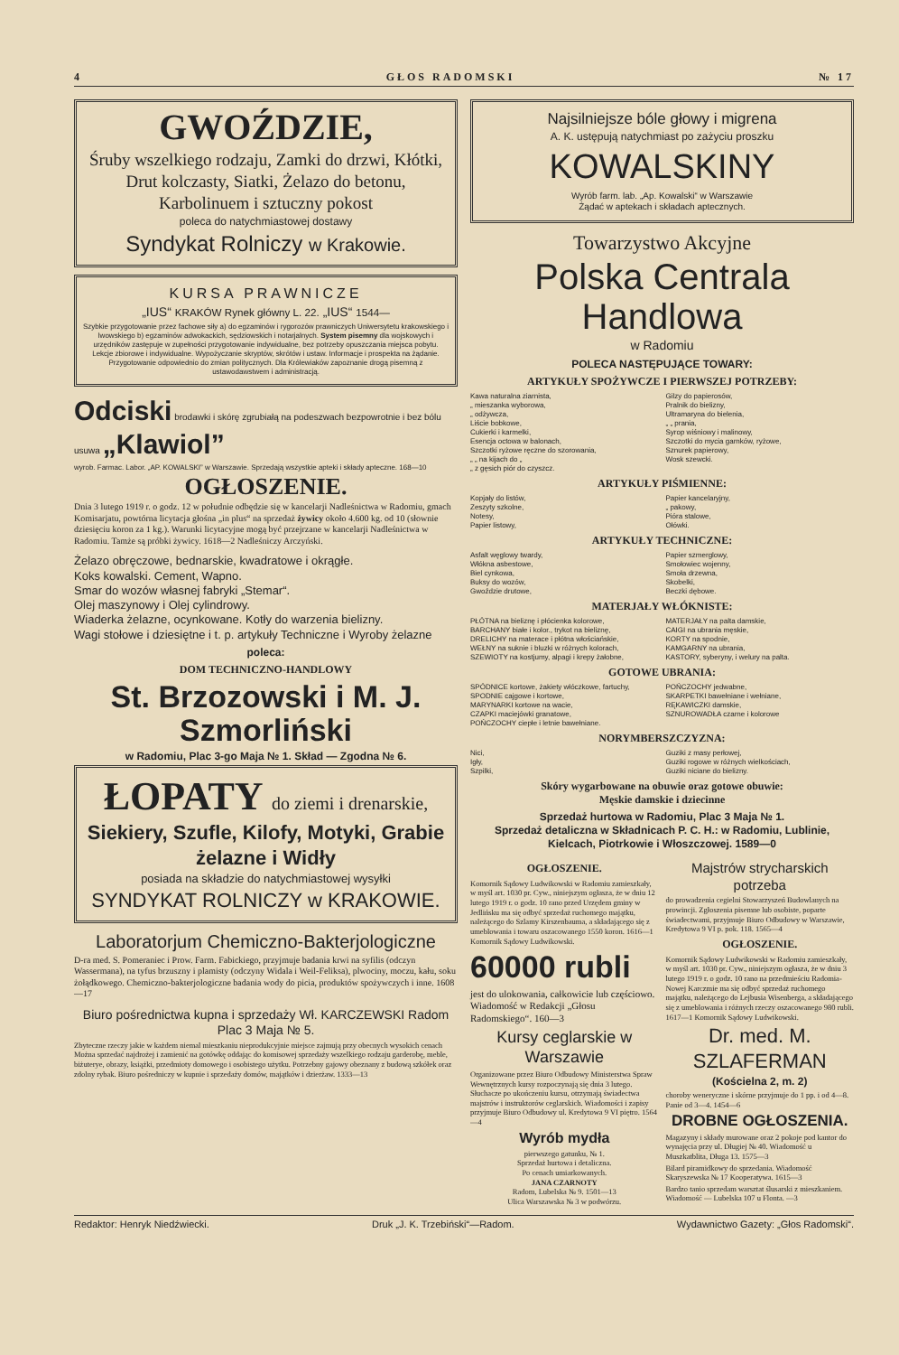4 GŁOS RADOMSKI № 17
GWOŹDZIE,
Śruby wszelkiego rodzaju, Zamki do drzwi, Kłótki, Drut kolczasty, Siatki, Żelazo do betonu, Karbolinuem i sztuczny pokost
poleca do natychmiastowej dostawy
Syndykat Rolniczy w Krakowie.
KURSA PRAWNICZE
„IUS“ KRAKÓW Rynek główny L. 22. „IUS“ 1544—
Szybkie przygotowanie przez fachowe siły a) do egzaminów i rygorozów prawniczych Uniwersytetu krakowskiego i lwowskiego b) egzaminów adwokackich, sędziowskich i notarjalnych. System pisemny dla wojskowych i urzędników zastępuje w zupełności przygotowanie indywidualne, bez potrzeby opuszczania miejsca pobytu. Lekcje zbiorowe i indywidualne. Wypożyczanie skryptów, skrótów i ustaw. Informacje i prospekta na żądanie. Przygotowanie odpowiednio do zmian politycznych. Dla Królewiaków zapoznanie drogą pisemną z ustawodawstwem i administracją.
Odciski brodawki i skórę zgrubiałą na podeszwach bezpowrotnie i bez bólu usuwa „Klawiol”
wyrob. Farmac. Labor. „AP. KOWALSKI” w Warszawie. Sprzedają wszystkie apteki i składy apteczne. 168—10
OGŁOSZENIE.
Dnia 3 lutego 1919 r. o godz. 12 w południe odbędzie się w kancelarji Nadleśnictwa w Radomiu, gmach Komisarjatu, powtórna licytacja głośna „in plus“ na sprzedaż żywicy około 4.600 kg. od 10 (słownie dziesięciu koron za 1 kg.). Warunki licytacyjne mogą być przejrzane w kancelarji Nadleśnictwa w Radomiu. Tamże są próbki żywicy. 1618—2 Nadleśniczy Arczyński.
Żelazo obręczowe, bednarskie, kwadratowe i okrągłe.
Koks kowalski. Cement, Wapno.
Smar do wozów własnej fabryki „Stemar“.
Olej maszynowy i Olej cylindrowy.
Wiaderka żelazne, ocynkowane. Kotły do warzenia bielizny.
Wagi stołowe i dziesiętne i t. p. artykuły Techniczne i Wyroby żelazne
poleca:
DOM TECHNICZNO-HANDLOWY
St. Brzozowski i M. J. Szmorliński
w Radomiu, Plac 3-go Maja № 1. Skład — Zgodna № 6.
ŁOPATY do ziemi i drenarskie,
Siekiery, Szufle, Kilofy, Motyki, Grabie żelazne i Widły
posiada na składzie do natychmiastowej wysyłki
SYNDYKAT ROLNICZY w KRAKOWIE.
Laboratorjum Chemiczno-Bakterjologiczne
D-ra med. S. Pomeraniec i Prow. Farm. Fabickiego, przyjmuje badania krwi na syfilis (odczyn Wassermana), na tyfus brzuszny i plamisty (odczyny Widala i Weil-Feliksa), plwociny, moczu, kału, soku żołądkowego. Chemiczno-bakterjologiczne badania wody do picia, produktów spożywczych i inne. 1608—17
Biuro pośrednictwa kupna i sprzedaży Wł. KARCZEWSKI Radom Plac 3 Maja № 5.
Zbyteczne rzeczy jakie w każdem niemal mieszkaniu nieprodukcyjnie miejsce zajmują przy obecnych wysokich cenach Można sprzedać najdrożej i zamienić na gotówkę oddając do komisowej sprzedaży wszelkiego rodzaju garderobę, meble, biżuterye, obrazy, książki, przedmioty domowego i osobistego użytku. Potrzebny gajowy obeznany z budową szkółek oraz zdolny rybak. Biuro pośredniczy w kupnie i sprzedaży domów, majątków i dzierżaw. 1333—13
Najsilniejsze bóle głowy i migrena
A. K. ustępują natychmiast po zażyciu proszku
KOWALSKINY
Wyrób farm. lab. „Ap. Kowalski“ w Warszawie
Żądać w aptekach i składach aptecznych.
Towarzystwo Akcyjne
Polska Centrala Handlowa
w Radomiu
POLECA NASTĘPUJĄCE TOWARY:
ARTYKUŁY SPOŻYWCZE I PIERWSZEJ POTRZEBY:
Kawa naturalna ziarnista,
„ mieszanka wyborowa,
„ odżywcza,
Liście bobkowe,
Cukierki i karmelki,
Esencja octowa w balonach,
Szczotki ryżowe ręczne do szorowania,
„ „ na kijach do „
„ z gęsich piór do czyszcz.
Gilzy do papierosów,
Pralnik do bielizny,
Ultramaryna do bielenia,
„ „ prania,
Syrop wiśniowy i malinowy,
Szczotki do mycia garnków, ryżowe,
Sznurek papierowy,
Wosk szewcki.
ARTYKUŁY PIŚMIENNE:
Kopjały do listów,
Zeszyty szkolne,
Notesy,
Papier listowy,
Papier kancelaryjny,
„ pakowy,
Pióra stalowe,
Ołówki.
ARTYKUŁY TECHNICZNE:
Asfalt węglowy twardy,
Włókna asbestowe,
Biel cynkowa,
Buksy do wozów,
Gwoździe drutowe,
Papier szmerglowy,
Smołowiec wojenny,
Smoła drzewna,
Skobelki,
Beczki dębowe.
MATERJAŁY WŁÓKNISTE:
PŁÓTNA na bieliznę i płócienka kolorowe,
BARCHANY białe i kolor., trykot na bieliznę,
DRELICHY na materace i płótna włościańskie,
WEŁNY na suknie i bluzki w różnych kolorach,
SZEWIOTY na kostjumy, alpagi i krepy żałobne,
MATERJAŁY na palta damskie,
CAIGI na ubrania męskie,
KORTY na spodnie,
KAMGARNY na ubrania,
KASTORY, syberyny, i welury na palta.
GOTOWE UBRANIA:
SPÓDNICE kortowe, żakiety włóczkowe, fartuchy,
SPODNIE cajgowe i kortowe,
MARYNARKI kortowe na wacie,
CZAPKI maciejówki granatowe,
POŃCZOCHY ciepłe i letnie bawełniane.
POŃCZOCHY jedwabne,
SKARPETKI bawełniane i wełniane,
RĘKAWICZKI damskie,
SZNUROWADŁA czarne i kolorowe
NORYMBERSZCZYZNA:
Nici,
Igły,
Szpilki,
Guziki z masy perłowej,
Guziki rogowe w różnych wielkościach,
Guziki niciane do bielizny.
Skóry wygarbowane na obuwie oraz gotowe obuwie:
Męskie damskie i dziecinne
Sprzedaż hurtowa w Radomiu, Plac 3 Maja № 1.
Sprzedaż detaliczna w Składnicach P. C. H.: w Radomiu, Lublinie, Kielcach, Piotrkowie i Włoszczowej. 1589—0
OGŁOSZENIE.
Komornik Sądowy Ludwikowski w Radomiu zamieszkały, w myśl art. 1030 pr. Cyw., niniejszym ogłasza, że w dniu 12 lutego 1919 r. o godz. 10 rano przed Urzędem gminy w Jedlińsku ma się odbyć sprzedaż ruchomego majątku, należącego do Szlamy Kirszenbauma, a składającego się z umeblowania i towaru oszacowanego 1550 koron. 1616—1 Komornik Sądowy Ludwikowski.
60000 rubli
jest do ulokowania, całkowicie lub częściowo. Wiadomość w Redakcji „Głosu Radomskiego“. 160—3
Kursy ceglarskie w Warszawie
Organizowane przez Biuro Odbudowy Ministerstwa Spraw Wewnętrznych kursy rozpoczynają się dnia 3 lutego. Słuchacze po ukończeniu kursu, otrzymają świadectwa majstrów i instruktorów ceglarskich. Wiadomości i zapisy przyjmuje Biuro Odbudowy ul. Kredytowa 9 VI piętro. 1564—4
Wyrób mydła
pierwszego gatunku, № 1.
Sprzedaż hurtowa i detaliczna.
Po cenach umiarkowanych.
JANA CZARNOTY
Radom, Lubelska № 9. 1501—13
Ulica Warszawska № 3 w podwórzu.
Majstrów strycharskich potrzeba
do prowadzenia cegielni Stowarzyszeń Budowlanych na prowincji. Zgłoszenia pisemne lub osobiste, poparte świadectwami, przyjmuje Biuro Odbudowy w Warszawie, Kredytowa 9 VI p. pok. 118. 1565—4
OGŁOSZENIE.
Komornik Sądowy Ludwikowski w Radomiu zamieszkały, w myśl art. 1030 pr. Cyw., niniejszym ogłasza, że w dniu 3 lutego 1919 r. o godz. 10 rano na przedmieściu Radomia-Nowej Karczmie ma się odbyć sprzedaż ruchomego majątku, należącego do Lejbusia Wisenberga, a składającego się z umeblowania i różnych rzeczy oszacowanego 980 rubli. 1617—1 Komornik Sądowy Ludwikowski.
Dr. med. M. SZLAFERMAN
(Kościelna 2, m. 2)
choroby weneryczne i skórne przyjmuje do 1 pp. i od 4—8. Panie od 3—4. 1454—6
DROBNE OGŁOSZENIA.
Magazyny i składy murowane oraz 2 pokoje pod kantor do wynajęcia przy ul. Długiej № 40. Wiadomość u Muszkatblita, Długa 13. 1575—3
Bilard piramidkowy do sprzedania. Wiadomość Skaryszewska № 17 Kooperatywa. 1615—3
Bardzo tanio sprzedam warsztat ślusarski z mieszkaniem. Wiadomość — Lubelska 107 u Flonta. —3
Redaktor: Henryk Niedźwiecki. Druk „J. K. Trzebiński“—Radom. Wydawnictwo Gazety: „Głos Radomski“.